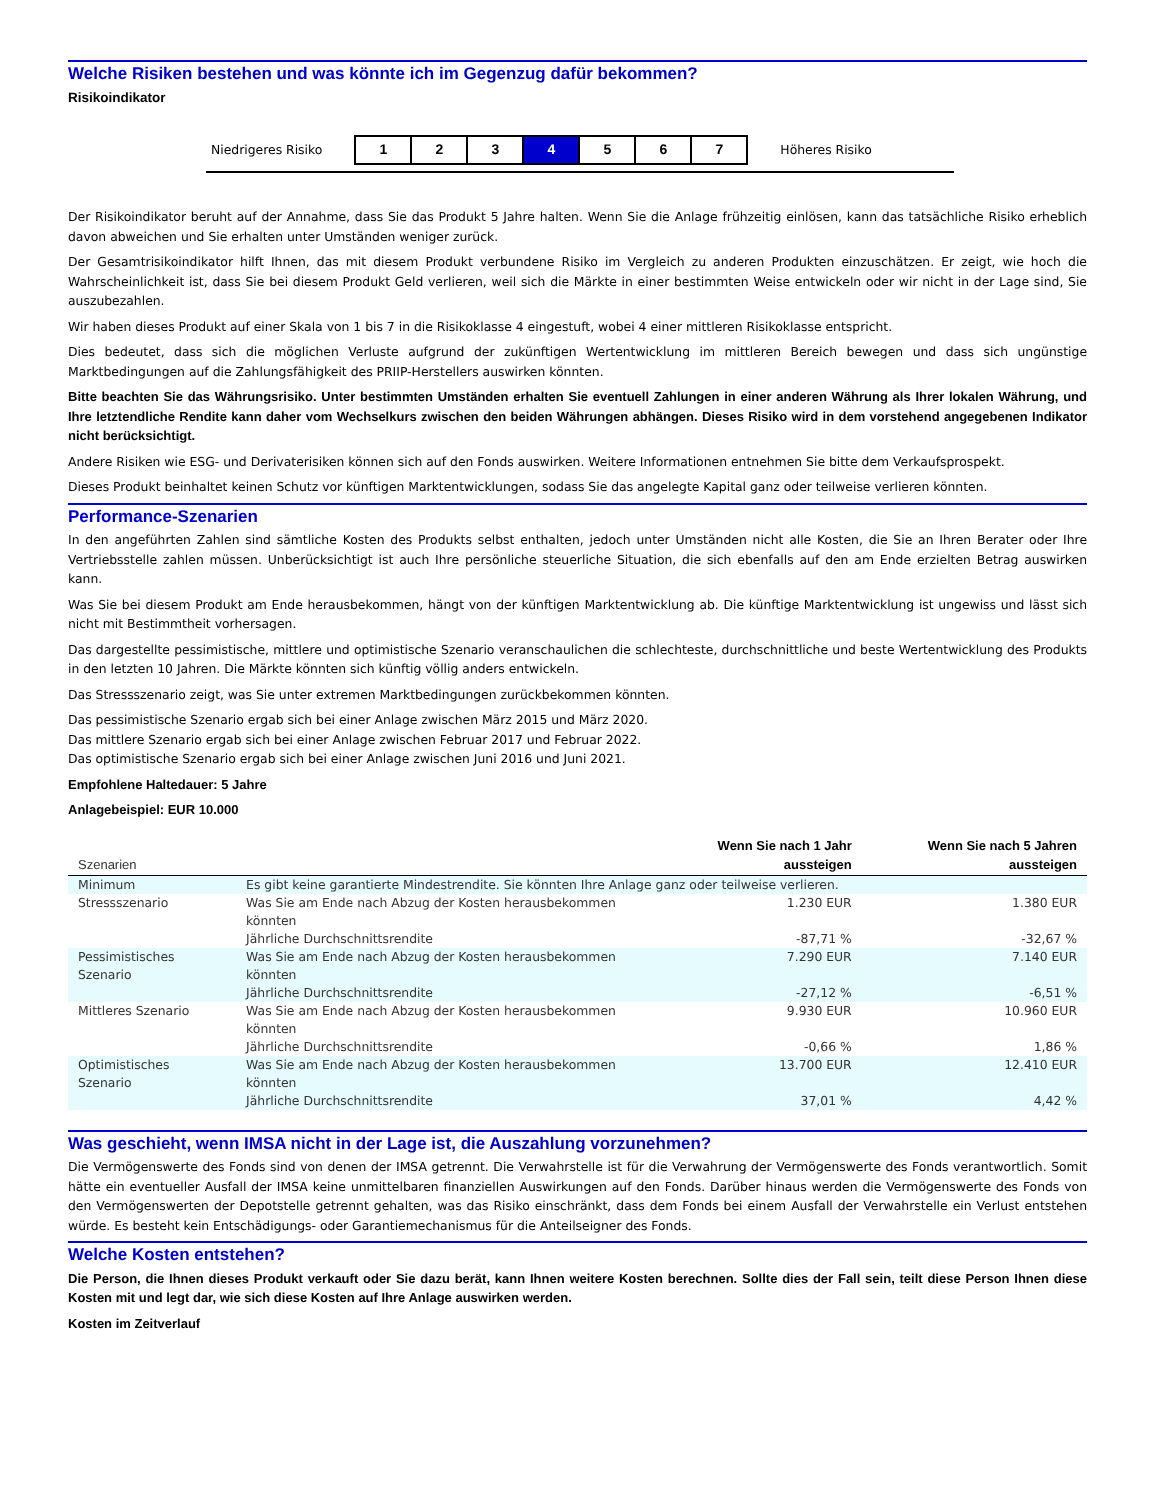Welche Risiken bestehen und was könnte ich im Gegenzug dafür bekommen?
Risikoindikator
Niedrigeres Risiko
| 1 | 2 | 3 | 4 | 5 | 6 | 7 |
Höheres Risiko
Der Risikoindikator beruht auf der Annahme, dass Sie das Produkt 5 Jahre halten. Wenn Sie die Anlage frühzeitig einlösen, kann das tatsächliche Risiko erheblich davon abweichen und Sie erhalten unter Umständen weniger zurück.
Der Gesamtrisikoindikator hilft Ihnen, das mit diesem Produkt verbundene Risiko im Vergleich zu anderen Produkten einzuschätzen. Er zeigt, wie hoch die Wahrscheinlichkeit ist, dass Sie bei diesem Produkt Geld verlieren, weil sich die Märkte in einer bestimmten Weise entwickeln oder wir nicht in der Lage sind, Sie auszubezahlen.
Wir haben dieses Produkt auf einer Skala von 1 bis 7 in die Risikoklasse 4 eingestuft, wobei 4 einer mittleren Risikoklasse entspricht.
Dies bedeutet, dass sich die möglichen Verluste aufgrund der zukünftigen Wertentwicklung im mittleren Bereich bewegen und dass sich ungünstige Marktbedingungen auf die Zahlungsfähigkeit des PRIIP-Herstellers auswirken könnten.
Bitte beachten Sie das Währungsrisiko. Unter bestimmten Umständen erhalten Sie eventuell Zahlungen in einer anderen Währung als Ihrer lokalen Währung, und Ihre letztendliche Rendite kann daher vom Wechselkurs zwischen den beiden Währungen abhängen. Dieses Risiko wird in dem vorstehend angegebenen Indikator nicht berücksichtigt.
Andere Risiken wie ESG- und Derivaterisiken können sich auf den Fonds auswirken. Weitere Informationen entnehmen Sie bitte dem Verkaufsprospekt.
Dieses Produkt beinhaltet keinen Schutz vor künftigen Marktentwicklungen, sodass Sie das angelegte Kapital ganz oder teilweise verlieren könnten.
Performance-Szenarien
In den angeführten Zahlen sind sämtliche Kosten des Produkts selbst enthalten, jedoch unter Umständen nicht alle Kosten, die Sie an Ihren Berater oder Ihre Vertriebsstelle zahlen müssen. Unberücksichtigt ist auch Ihre persönliche steuerliche Situation, die sich ebenfalls auf den am Ende erzielten Betrag auswirken kann.
Was Sie bei diesem Produkt am Ende herausbekommen, hängt von der künftigen Marktentwicklung ab. Die künftige Marktentwicklung ist ungewiss und lässt sich nicht mit Bestimmtheit vorhersagen.
Das dargestellte pessimistische, mittlere und optimistische Szenario veranschaulichen die schlechteste, durchschnittliche und beste Wertentwicklung des Produkts in den letzten 10 Jahren. Die Märkte könnten sich künftig völlig anders entwickeln.
Das Stressszenario zeigt, was Sie unter extremen Marktbedingungen zurückbekommen könnten.
Das pessimistische Szenario ergab sich bei einer Anlage zwischen März 2015 und März 2020.
Das mittlere Szenario ergab sich bei einer Anlage zwischen Februar 2017 und Februar 2022.
Das optimistische Szenario ergab sich bei einer Anlage zwischen Juni 2016 und Juni 2021.
Empfohlene Haltedauer: 5 Jahre
Anlagebeispiel: EUR 10.000
| Szenarien | | Wenn Sie nach 1 Jahr aussteigen | Wenn Sie nach 5 Jahren aussteigen |
| --- | --- | --- | --- |
| Minimum | Es gibt keine garantierte Mindestrendite. Sie könnten Ihre Anlage ganz oder teilweise verlieren. | | |
| Stressszenario | Was Sie am Ende nach Abzug der Kosten herausbekommen könnten | 1.230 EUR | 1.380 EUR |
| | Jährliche Durchschnittsrendite | -87,71 % | -32,67 % |
| Pessimistisches Szenario | Was Sie am Ende nach Abzug der Kosten herausbekommen könnten | 7.290 EUR | 7.140 EUR |
| | Jährliche Durchschnittsrendite | -27,12 % | -6,51 % |
| Mittleres Szenario | Was Sie am Ende nach Abzug der Kosten herausbekommen könnten | 9.930 EUR | 10.960 EUR |
| | Jährliche Durchschnittsrendite | -0,66 % | 1,86 % |
| Optimistisches Szenario | Was Sie am Ende nach Abzug der Kosten herausbekommen könnten | 13.700 EUR | 12.410 EUR |
| | Jährliche Durchschnittsrendite | 37,01 % | 4,42 % |
Was geschieht, wenn IMSA nicht in der Lage ist, die Auszahlung vorzunehmen?
Die Vermögenswerte des Fonds sind von denen der IMSA getrennt. Die Verwahrstelle ist für die Verwahrung der Vermögenswerte des Fonds verantwortlich. Somit hätte ein eventueller Ausfall der IMSA keine unmittelbaren finanziellen Auswirkungen auf den Fonds. Darüber hinaus werden die Vermögenswerte des Fonds von den Vermögenswerten der Depotstelle getrennt gehalten, was das Risiko einschränkt, dass dem Fonds bei einem Ausfall der Verwahrstelle ein Verlust entstehen würde. Es besteht kein Entschädigungs- oder Garantiemechanismus für die Anteilseigner des Fonds.
Welche Kosten entstehen?
Die Person, die Ihnen dieses Produkt verkauft oder Sie dazu berät, kann Ihnen weitere Kosten berechnen. Sollte dies der Fall sein, teilt diese Person Ihnen diese Kosten mit und legt dar, wie sich diese Kosten auf Ihre Anlage auswirken werden.
Kosten im Zeitverlauf